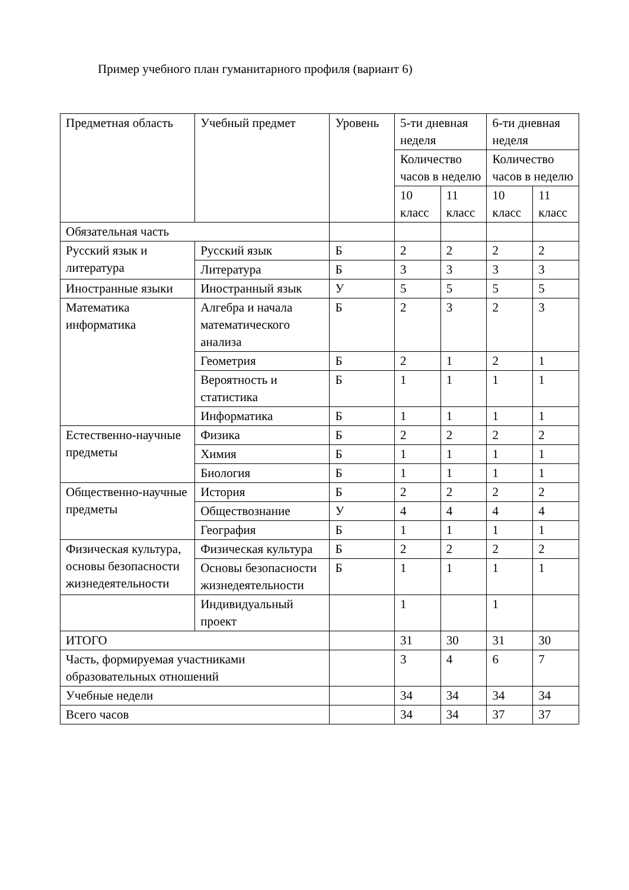Пример учебного план гуманитарного профиля (вариант 6)
| Предметная область | Учебный предмет | Уровень | 5-ти дневная неделя | | 6-ти дневная неделя | |
| --- | --- | --- | --- | --- | --- | --- |
| | | | Количество часов в неделю | | Количество часов в неделю | |
| | | | 10 класс | 11 класс | 10 класс | 11 класс |
| Обязательная часть | | | | | | |
| Русский язык и литература | Русский язык | Б | 2 | 2 | 2 | 2 |
| | Литература | Б | 3 | 3 | 3 | 3 |
| Иностранные языки | Иностранный язык | У | 5 | 5 | 5 | 5 |
| Математика информатика | Алгебра и начала математического анализа | Б | 2 | 3 | 2 | 3 |
| | Геометрия | Б | 2 | 1 | 2 | 1 |
| | Вероятность и статистика | Б | 1 | 1 | 1 | 1 |
| | Информатика | Б | 1 | 1 | 1 | 1 |
| Естественно-научные предметы | Физика | Б | 2 | 2 | 2 | 2 |
| | Химия | Б | 1 | 1 | 1 | 1 |
| | Биология | Б | 1 | 1 | 1 | 1 |
| Общественно-научные предметы | История | Б | 2 | 2 | 2 | 2 |
| | Обществознание | У | 4 | 4 | 4 | 4 |
| | География | Б | 1 | 1 | 1 | 1 |
| Физическая культура, основы безопасности жизнедеятельности | Физическая культура | Б | 2 | 2 | 2 | 2 |
| | Основы безопасности жизнедеятельности | Б | 1 | 1 | 1 | 1 |
| | Индивидуальный проект | | 1 | | 1 | |
| ИТОГО | | | 31 | 30 | 31 | 30 |
| Часть, формируемая участниками образовательных отношений | | | 3 | 4 | 6 | 7 |
| Учебные недели | | | 34 | 34 | 34 | 34 |
| Всего часов | | | 34 | 34 | 37 | 37 |